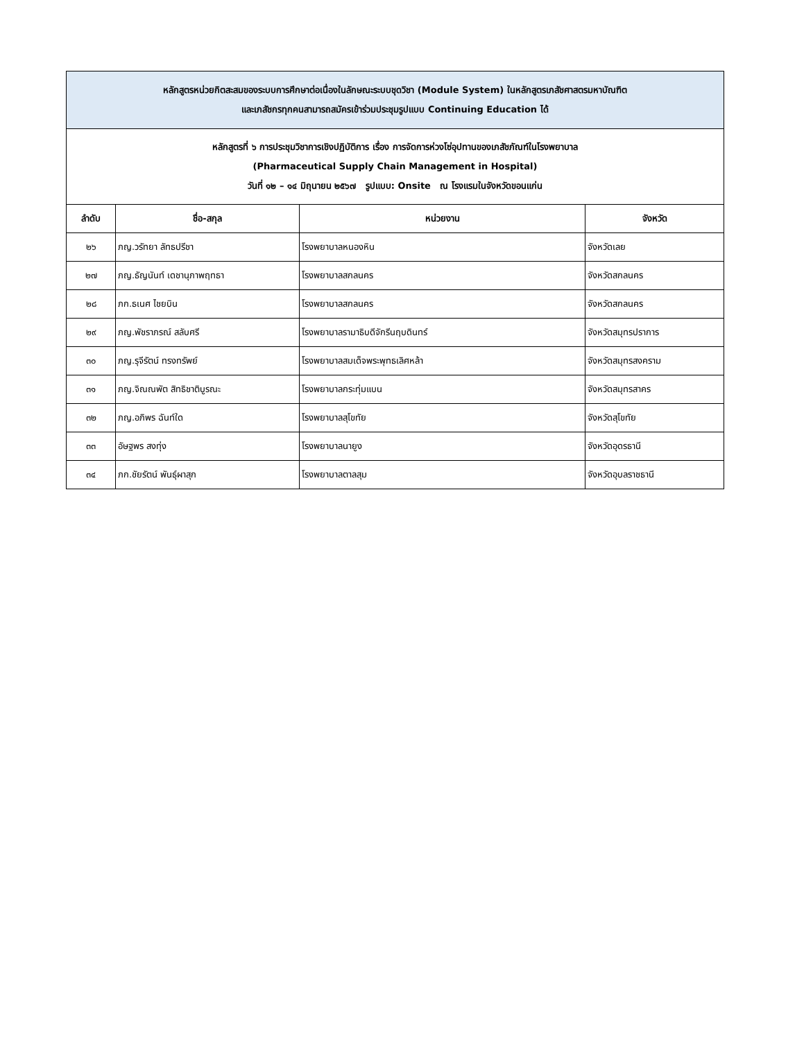| หลักสูตรหน่วยกิตสะสมของระบบการศึกษาต่อเนื่องในลักษณะระบบชุดวิชา (Module System) ในหลักสูตรเภสัชศาสตรมหาบัณฑิต และเภสัชกรทุกคนสามารถสมัครเข้าร่วมประชุมรูปแบบ Continuing Education ได้ | | | |
| หลักสูตรที่ ๖ การประชุมวิชาการเชิงปฏิบัติการ เรื่อง การจัดการห่วงโซ่อุปทานของเภสัชภัณฑ์ในโรงพยาบาล (Pharmaceutical Supply Chain Management in Hospital) วันที่ ๑๒ – ๑๔ มิถุนายน ๒๕๖๗ รูปแบบ: Onsite ณ โรงแรมในจังหวัดขอนแก่น | | | |
| ลำดับ | ชื่อ-สกุล | หน่วยงาน | จังหวัด |
| ๒๖ | ภญ.วรัทยา ลัทธปรีชา | โรงพยาบาลหนองหิน | จังหวัดเลย |
| ๒๗ | ภญ.ธัญนันท์ เดชานุภาพฤทธา | โรงพยาบาลสกลนคร | จังหวัดสกลนคร |
| ๒๘ | ภก.ธเนศ ไชยบิน | โรงพยาบาลสกลนคร | จังหวัดสกลนคร |
| ๒๙ | ภญ.พัชราภรณ์ สลับศรี | โรงพยาบาลรามาธิบดีจักรีนฤบดินทร์ | จังหวัดสมุทรปราการ |
| ๓๐ | ภญ.รุจีรัตน์ ทรงทรัพย์ | โรงพยาบาลสมเด็จพระพุทธเลิศหล้า | จังหวัดสมุทรสงคราม |
| ๓๑ | ภญ.จิณณพัต สิทธิชาติบูรณะ | โรงพยาบาลกระทุ่มแบน | จังหวัดสมุทรสาคร |
| ๓๒ | ภญ.อภิพร ฉันท์ใด | โรงพยาบาลสุโขทัย | จังหวัดสุโขทัย |
| ๓๓ | อัษฐพร สงทุ่ง | โรงพยาบาลนายูง | จังหวัดอุดรธานี |
| ๓๔ | ภก.ชัยรัตน์ พันธุ์ผาสุก | โรงพยาบาลตาลสุม | จังหวัดอุบลราชธานี |